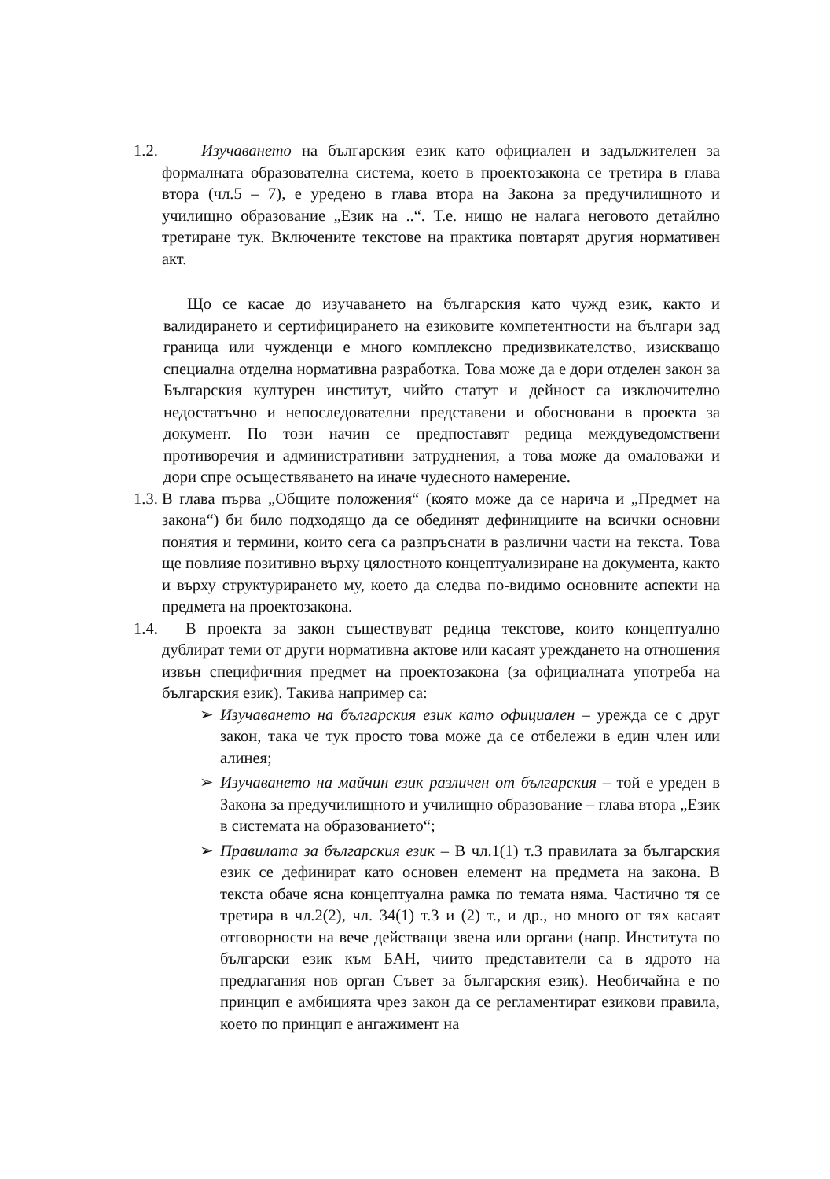1.2.
Изучаването на българския език като официален и задължителен за формалната образователна система, което в проектозакона се третира в глава втора (чл.5 – 7), е уредено в глава втора на Закона за предучилищното и училищно образование „Език на ..“. Т.е. нищо не налага неговото детайлно третиране тук. Включените текстове на практика повтарят другия нормативен акт.
Що се касае до изучаването на българския като чужд език, както и валидирането и сертифицирането на езиковите компетентности на българи зад граница или чужденци е много комплексно предизвикателство, изискващо специална отделна нормативна разработка. Това може да е дори отделен закон за Българския културен институт, чийто статут и дейност са изключително недостатъчно и непоследователни представени и обосновани в проекта за документ. По този начин се предпоставят редица междуведомствени противоречия и административни затруднения, а това може да омаловажи и дори спре осъществяването на иначе чудесното намерение.
1.3.
В глава първа „Общите положения“ (която може да се нарича и „Предмет на закона“) би било подходящо да се обединят дефинициите на всички основни понятия и термини, които сега са разпръснати в различни части на текста. Това ще повлияе позитивно върху цялостното концептуализиране на документа, както и върху структурирането му, което да следва по-видимо основните аспекти на предмета на проектозакона.
1.4.
В проекта за закон съществуват редица текстове, които концептуално дублират теми от други нормативна актове или касаят уреждането на отношения извън специфичния предмет на проектозакона (за официалната употреба на българския език). Такива например са:
➢ Изучаването на българския език като официален – урежда се с друг закон, така че тук просто това може да се отбележи в един член или алинея;
➢ Изучаването на майчин език различен от българския – той е уреден в Закона за предучилищното и училищно образование – глава втора „Език в системата на образованието“;
➢ Правилата за българския език – В чл.1(1) т.3 правилата за българския език се дефинират като основен елемент на предмета на закона. В текста обаче ясна концептуална рамка по темата няма. Частично тя се третира в чл.2(2), чл. 34(1) т.3 и (2) т., и др., но много от тях касаят отговорности на вече действащи звена или органи (напр. Института по български език към БАН, чиито представители са в ядрото на предлагания нов орган Съвет за българския език). Необичайна е по принцип е амбицията чрез закон да се регламентират езикови правила, което по принцип е ангажимент на